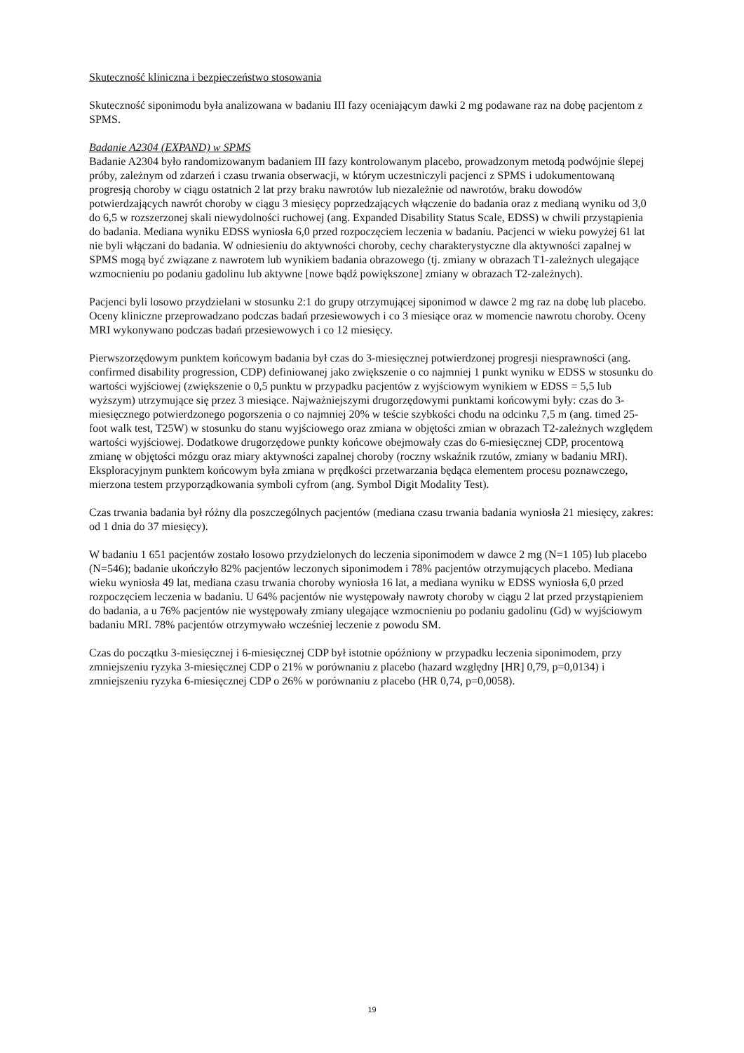Skuteczność kliniczna i bezpieczeństwo stosowania
Skuteczność siponimodu była analizowana w badaniu III fazy oceniającym dawki 2 mg podawane raz na dobę pacjentom z SPMS.
Badanie A2304 (EXPAND) w SPMS
Badanie A2304 było randomizowanym badaniem III fazy kontrolowanym placebo, prowadzonym metodą podwójnie ślepej próby, zależnym od zdarzeń i czasu trwania obserwacji, w którym uczestniczyli pacjenci z SPMS i udokumentowaną progresją choroby w ciągu ostatnich 2 lat przy braku nawrotów lub niezależnie od nawrotów, braku dowodów potwierdzających nawrót choroby w ciągu 3 miesięcy poprzedzających włączenie do badania oraz z medianą wyniku od 3,0 do 6,5 w rozszerzonej skali niewydolności ruchowej (ang. Expanded Disability Status Scale, EDSS) w chwili przystąpienia do badania. Mediana wyniku EDSS wyniosła 6,0 przed rozpoczęciem leczenia w badaniu. Pacjenci w wieku powyżej 61 lat nie byli włączani do badania. W odniesieniu do aktywności choroby, cechy charakterystyczne dla aktywności zapalnej w SPMS mogą być związane z nawrotem lub wynikiem badania obrazowego (tj. zmiany w obrazach T1-zależnych ulegające wzmocnieniu po podaniu gadolinu lub aktywne [nowe bądź powiększone] zmiany w obrazach T2-zależnych).
Pacjenci byli losowo przydzielani w stosunku 2:1 do grupy otrzymującej siponimod w dawce 2 mg raz na dobę lub placebo. Oceny kliniczne przeprowadzano podczas badań przesiewowych i co 3 miesiące oraz w momencie nawrotu choroby. Oceny MRI wykonywano podczas badań przesiewowych i co 12 miesięcy.
Pierwszorzędowym punktem końcowym badania był czas do 3-miesięcznej potwierdzonej progresji niesprawności (ang. confirmed disability progression, CDP) definiowanej jako zwiększenie o co najmniej 1 punkt wyniku w EDSS w stosunku do wartości wyjściowej (zwiększenie o 0,5 punktu w przypadku pacjentów z wyjściowym wynikiem w EDSS = 5,5 lub wyższym) utrzymujące się przez 3 miesiące. Najważniejszymi drugorzędowymi punktami końcowymi były: czas do 3-miesięcznego potwierdzonego pogorszenia o co najmniej 20% w teście szybkości chodu na odcinku 7,5 m (ang. timed 25-foot walk test, T25W) w stosunku do stanu wyjściowego oraz zmiana w objętości zmian w obrazach T2-zależnych względem wartości wyjściowej. Dodatkowe drugorzędowe punkty końcowe obejmowały czas do 6-miesięcznej CDP, procentową zmianę w objętości mózgu oraz miary aktywności zapalnej choroby (roczny wskaźnik rzutów, zmiany w badaniu MRI). Eksploracyjnym punktem końcowym była zmiana w prędkości przetwarzania będąca elementem procesu poznawczego, mierzona testem przyporządkowania symboli cyfrom (ang. Symbol Digit Modality Test).
Czas trwania badania był różny dla poszczególnych pacjentów (mediana czasu trwania badania wyniosła 21 miesięcy, zakres: od 1 dnia do 37 miesięcy).
W badaniu 1 651 pacjentów zostało losowo przydzielonych do leczenia siponimodem w dawce 2 mg (N=1 105) lub placebo (N=546); badanie ukończyło 82% pacjentów leczonych siponimodem i 78% pacjentów otrzymujących placebo. Mediana wieku wyniosła 49 lat, mediana czasu trwania choroby wyniosła 16 lat, a mediana wyniku w EDSS wyniosła 6,0 przed rozpoczęciem leczenia w badaniu. U 64% pacjentów nie występowały nawroty choroby w ciągu 2 lat przed przystąpieniem do badania, a u 76% pacjentów nie występowały zmiany ulegające wzmocnieniu po podaniu gadolinu (Gd) w wyjściowym badaniu MRI. 78% pacjentów otrzymywało wcześniej leczenie z powodu SM.
Czas do początku 3-miesięcznej i 6-miesięcznej CDP był istotnie opóźniony w przypadku leczenia siponimodem, przy zmniejszeniu ryzyka 3-miesięcznej CDP o 21% w porównaniu z placebo (hazard względny [HR] 0,79, p=0,0134) i zmniejszeniu ryzyka 6-miesięcznej CDP o 26% w porównaniu z placebo (HR 0,74, p=0,0058).
19